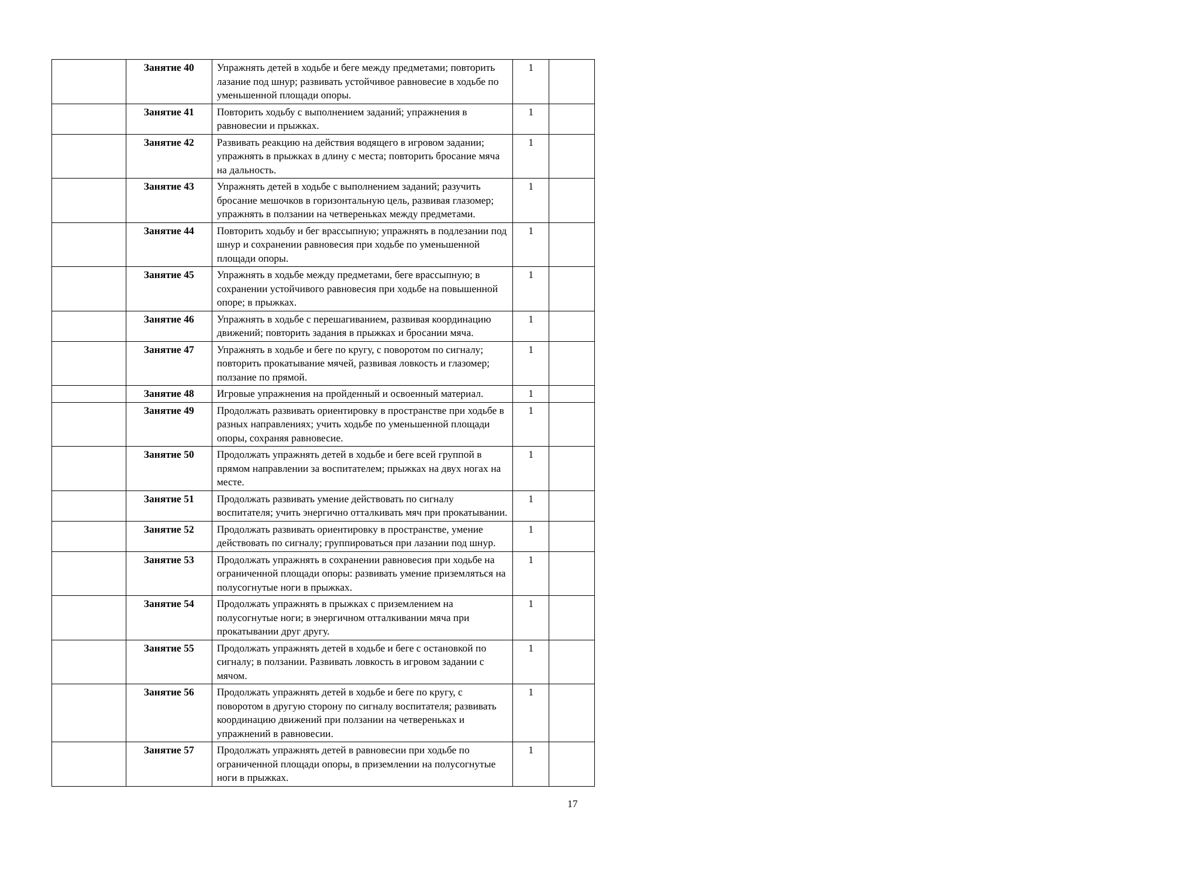| | Занятие 40 | Упражнять детей в ходьбе и беге между предметами; повторить лазание под шнур; развивать устойчивое равновесие в ходьбе по уменьшенной площади опоры. | 1 | |
| | Занятие 41 | Повторить ходьбу с выполнением заданий; упражнения в равновесии и прыжках. | 1 | |
| | Занятие 42 | Развивать реакцию на действия водящего в игровом задании; упражнять в прыжках в длину с места; повторить бросание мяча на дальность. | 1 | |
| | Занятие 43 | Упражнять детей в ходьбе с выполнением заданий; разучить бросание мешочков в горизонтальную цель, развивая глазомер; упражнять в ползании на четвереньках между предметами. | 1 | |
| | Занятие 44 | Повторить ходьбу и бег врассыпную; упражнять в подлезании под шнур и сохранении равновесия при ходьбе по уменьшенной площади опоры. | 1 | |
| | Занятие 45 | Упражнять в ходьбе между предметами, беге врассыпную; в сохранении устойчивого равновесия при ходьбе на повышенной опоре; в прыжках. | 1 | |
| | Занятие 46 | Упражнять в ходьбе с перешагиванием, развивая координацию движений; повторить задания в прыжках и бросании мяча. | 1 | |
| | Занятие 47 | Упражнять в ходьбе и беге по кругу, с поворотом по сигналу; повторить прокатывание мячей, развивая ловкость и глазомер; ползание по прямой. | 1 | |
| | Занятие 48 | Игровые упражнения на пройденный и освоенный материал. | 1 | |
| | Занятие 49 | Продолжать развивать ориентировку в пространстве при ходьбе в разных направлениях; учить ходьбе по уменьшенной площади опоры, сохраняя равновесие. | 1 | |
| | Занятие 50 | Продолжать упражнять детей в ходьбе и беге всей группой в прямом направлении за воспитателем; прыжках на двух ногах на месте. | 1 | |
| | Занятие 51 | Продолжать развивать умение действовать по сигналу воспитателя; учить энергично отталкивать мяч при прокатывании. | 1 | |
| | Занятие 52 | Продолжать развивать ориентировку в пространстве, умение действовать по сигналу; группироваться при лазании под шнур. | 1 | |
| | Занятие 53 | Продолжать упражнять в сохранении равновесия при ходьбе на ограниченной площади опоры: развивать умение приземляться на полусогнутые ноги в прыжках. | 1 | |
| | Занятие 54 | Продолжать упражнять в прыжках с приземлением на полусогнутые ноги; в энергичном отталкивании мяча при прокатывании друг другу. | 1 | |
| | Занятие 55 | Продолжать упражнять детей в ходьбе и беге с остановкой по сигналу; в ползании. Развивать ловкость в игровом задании с мячом. | 1 | |
| | Занятие 56 | Продолжать упражнять детей в ходьбе и беге по кругу, с поворотом в другую сторону по сигналу воспитателя; развивать координацию движений при ползании на четвереньках и упражнений в равновесии. | 1 | |
| | Занятие 57 | Продолжать упражнять детей в равновесии при ходьбе по ограниченной площади опоры, в приземлении на полусогнутые ноги в прыжках. | 1 | |
17